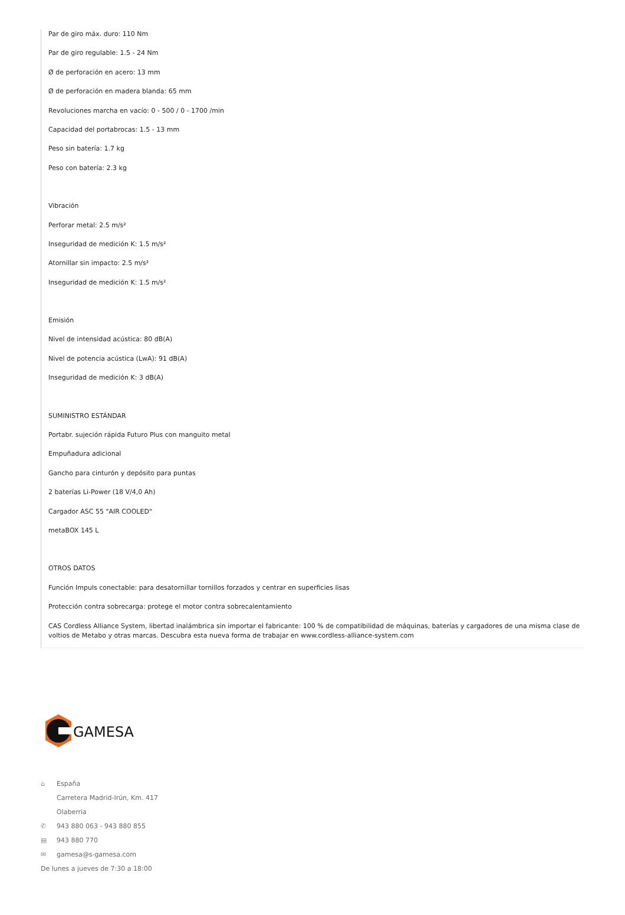Par de giro máx. duro: 110 Nm
Par de giro regulable: 1.5 - 24 Nm
Ø de perforación en acero: 13 mm
Ø de perforación en madera blanda: 65 mm
Revoluciones marcha en vacío: 0 - 500 / 0 - 1700 /min
Capacidad del portabrocas: 1.5 - 13 mm
Peso sin batería: 1.7 kg
Peso con batería: 2.3 kg
Vibración
Perforar metal: 2.5 m/s²
Inseguridad de medición K: 1.5 m/s²
Atornillar sin impacto: 2.5 m/s²
Inseguridad de medición K: 1.5 m/s²
Emisión
Nivel de intensidad acústica: 80 dB(A)
Nivel de potencia acústica (LwA): 91 dB(A)
Inseguridad de medición K: 3 dB(A)
SUMINISTRO ESTÁNDAR
Portabr. sujeción rápida Futuro Plus con manguito metal
Empuñadura adicional
Gancho para cinturón y depósito para puntas
2 baterías Li-Power (18 V/4,0 Ah)
Cargador ASC 55 "AIR COOLED"
metaBOX 145 L
OTROS DATOS
Función Impuls conectable: para desatornillar tornillos forzados y centrar en superficies lisas
Protección contra sobrecarga: protege el motor contra sobrecalentamiento
CAS Cordless Alliance System, libertad inalámbrica sin importar el fabricante: 100 % de compatibilidad de máquinas, baterías y cargadores de una misma clase de voltios de Metabo y otras marcas. Descubra esta nueva forma de trabajar en www.cordless-alliance-system.com
GAMESA
⌂ España
Carretera Madrid-Irún, Km. 417
Olaberria
✆ 943 880 063 - 943 880 855
▤ 943 880 770
✉ gamesa@s-gamesa.com
De lunes a jueves de 7:30 a 18:00